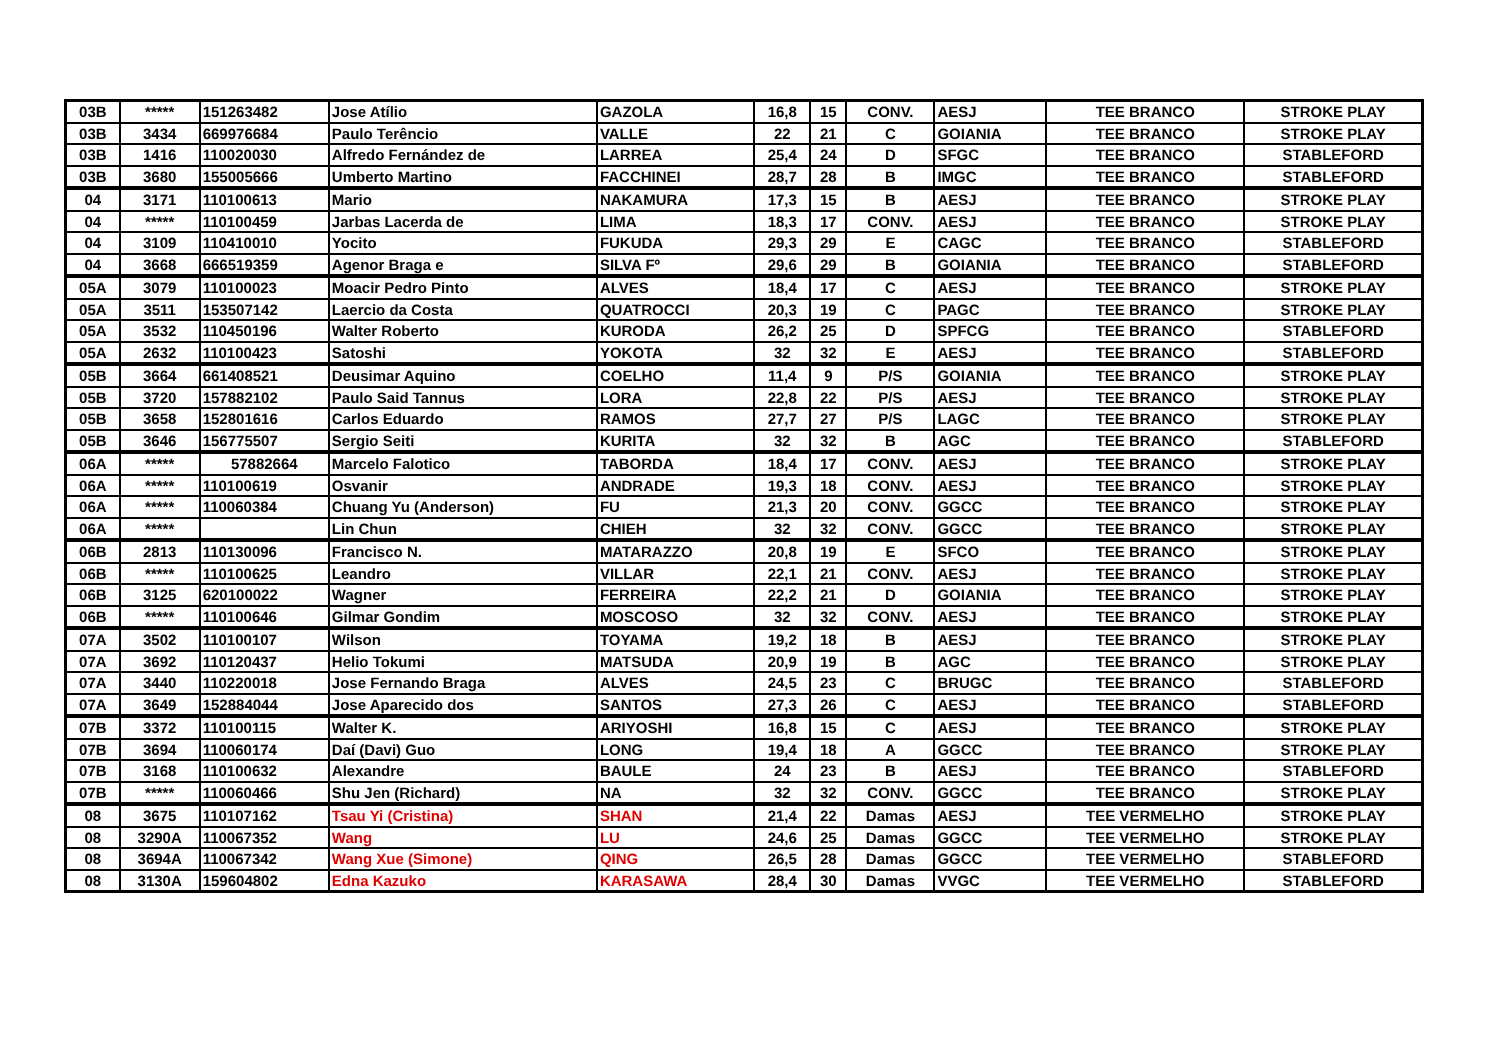| 03B | ***** | 151263482 | Jose Atílio | GAZOLA | 16,8 | 15 | CONV. | AESJ | TEE BRANCO | STROKE PLAY |
| 03B | 3434 | 669976684 | Paulo Terêncio | VALLE | 22 | 21 | C | GOIANIA | TEE BRANCO | STROKE PLAY |
| 03B | 1416 | 110020030 | Alfredo Fernández de | LARREA | 25,4 | 24 | D | SFGC | TEE BRANCO | STABLEFORD |
| 03B | 3680 | 155005666 | Umberto Martino | FACCHINEI | 28,7 | 28 | B | IMGC | TEE BRANCO | STABLEFORD |
| 04 | 3171 | 110100613 | Mario | NAKAMURA | 17,3 | 15 | B | AESJ | TEE BRANCO | STROKE PLAY |
| 04 | ***** | 110100459 | Jarbas Lacerda de | LIMA | 18,3 | 17 | CONV. | AESJ | TEE BRANCO | STROKE PLAY |
| 04 | 3109 | 110410010 | Yocito | FUKUDA | 29,3 | 29 | E | CAGC | TEE BRANCO | STABLEFORD |
| 04 | 3668 | 666519359 | Agenor Braga e | SILVA Fº | 29,6 | 29 | B | GOIANIA | TEE BRANCO | STABLEFORD |
| 05A | 3079 | 110100023 | Moacir Pedro Pinto | ALVES | 18,4 | 17 | C | AESJ | TEE BRANCO | STROKE PLAY |
| 05A | 3511 | 153507142 | Laercio da Costa | QUATROCCI | 20,3 | 19 | C | PAGC | TEE BRANCO | STROKE PLAY |
| 05A | 3532 | 110450196 | Walter Roberto | KURODA | 26,2 | 25 | D | SPFCG | TEE BRANCO | STABLEFORD |
| 05A | 2632 | 110100423 | Satoshi | YOKOTA | 32 | 32 | E | AESJ | TEE BRANCO | STABLEFORD |
| 05B | 3664 | 661408521 | Deusimar Aquino | COELHO | 11,4 | 9 | P/S | GOIANIA | TEE BRANCO | STROKE PLAY |
| 05B | 3720 | 157882102 | Paulo Said Tannus | LORA | 22,8 | 22 | P/S | AESJ | TEE BRANCO | STROKE PLAY |
| 05B | 3658 | 152801616 | Carlos Eduardo | RAMOS | 27,7 | 27 | P/S | LAGC | TEE BRANCO | STROKE PLAY |
| 05B | 3646 | 156775507 | Sergio Seiti | KURITA | 32 | 32 | B | AGC | TEE BRANCO | STABLEFORD |
| 06A | ***** | 57882664 | Marcelo Falotico | TABORDA | 18,4 | 17 | CONV. | AESJ | TEE BRANCO | STROKE PLAY |
| 06A | ***** | 110100619 | Osvanir | ANDRADE | 19,3 | 18 | CONV. | AESJ | TEE BRANCO | STROKE PLAY |
| 06A | ***** | 110060384 | Chuang Yu (Anderson) | FU | 21,3 | 20 | CONV. | GGCC | TEE BRANCO | STROKE PLAY |
| 06A | ***** | | Lin Chun | CHIEH | 32 | 32 | CONV. | GGCC | TEE BRANCO | STROKE PLAY |
| 06B | 2813 | 110130096 | Francisco N. | MATARAZZO | 20,8 | 19 | E | SFCO | TEE BRANCO | STROKE PLAY |
| 06B | ***** | 110100625 | Leandro | VILLAR | 22,1 | 21 | CONV. | AESJ | TEE BRANCO | STROKE PLAY |
| 06B | 3125 | 620100022 | Wagner | FERREIRA | 22,2 | 21 | D | GOIANIA | TEE BRANCO | STROKE PLAY |
| 06B | ***** | 110100646 | Gilmar Gondim | MOSCOSO | 32 | 32 | CONV. | AESJ | TEE BRANCO | STROKE PLAY |
| 07A | 3502 | 110100107 | Wilson | TOYAMA | 19,2 | 18 | B | AESJ | TEE BRANCO | STROKE PLAY |
| 07A | 3692 | 110120437 | Helio Tokumi | MATSUDA | 20,9 | 19 | B | AGC | TEE BRANCO | STROKE PLAY |
| 07A | 3440 | 110220018 | Jose Fernando Braga | ALVES | 24,5 | 23 | C | BRUGC | TEE BRANCO | STABLEFORD |
| 07A | 3649 | 152884044 | Jose Aparecido dos | SANTOS | 27,3 | 26 | C | AESJ | TEE BRANCO | STABLEFORD |
| 07B | 3372 | 110100115 | Walter K. | ARIYOSHI | 16,8 | 15 | C | AESJ | TEE BRANCO | STROKE PLAY |
| 07B | 3694 | 110060174 | Daí (Davi) Guo | LONG | 19,4 | 18 | A | GGCC | TEE BRANCO | STROKE PLAY |
| 07B | 3168 | 110100632 | Alexandre | BAULE | 24 | 23 | B | AESJ | TEE BRANCO | STABLEFORD |
| 07B | ***** | 110060466 | Shu Jen (Richard) | NA | 32 | 32 | CONV. | GGCC | TEE BRANCO | STROKE PLAY |
| 08 | 3675 | 110107162 | Tsau Yi (Cristina) | SHAN | 21,4 | 22 | Damas | AESJ | TEE VERMELHO | STROKE PLAY |
| 08 | 3290A | 110067352 | Wang | LU | 24,6 | 25 | Damas | GGCC | TEE VERMELHO | STROKE PLAY |
| 08 | 3694A | 110067342 | Wang Xue (Simone) | QING | 26,5 | 28 | Damas | GGCC | TEE VERMELHO | STABLEFORD |
| 08 | 3130A | 159604802 | Edna Kazuko | KARASAWA | 28,4 | 30 | Damas | VVGC | TEE VERMELHO | STABLEFORD |